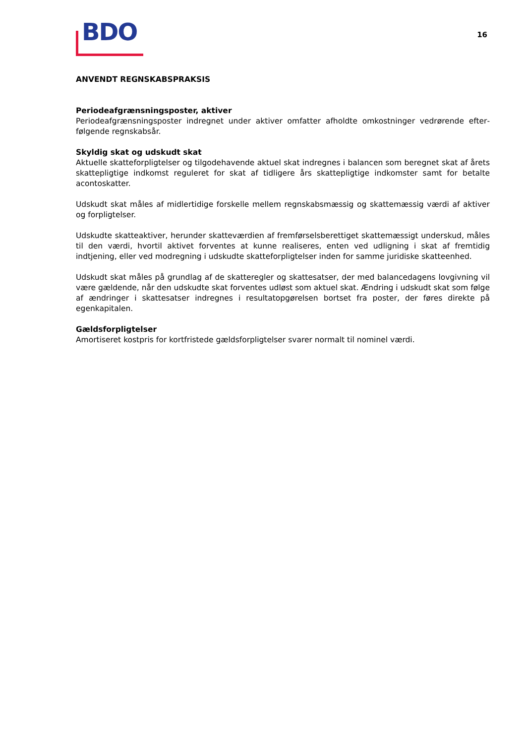BDO
16
ANVENDT REGNSKABSPRAKSIS
Periodeafgrænsningsposter, aktiver
Periodeafgrænsningsposter indregnet under aktiver omfatter afholdte omkostninger vedrørende efter­følgende regnskabsår.
Skyldig skat og udskudt skat
Aktuelle skatteforpligtelser og tilgodehavende aktuel skat indregnes i balancen som beregnet skat af årets skattepligtige indkomst reguleret for skat af tidligere års skattepligtige indkomster samt for betalte acontoskatter.
Udskudt skat måles af midlertidige forskelle mellem regnskabsmæssig og skattemæssig værdi af aktiver og forpligtelser.
Udskudte skatteaktiver, herunder skatteværdien af fremførselsberettiget skattemæssigt underskud, måles til den værdi, hvortil aktivet forventes at kunne realiseres, enten ved udligning i skat af frem­tidig indtjening, eller ved modregning i udskudte skatteforpligtelser inden for samme juridiske skatte­enhed.
Udskudt skat måles på grundlag af de skatteregler og skattesatser, der med balancedagens lovgivning vil være gældende, når den udskudte skat forventes udløst som aktuel skat. Ændring i udskudt skat som følge af ændringer i skattesatser indregnes i resultatopgørelsen bortset fra poster, der føres direkte på egenkapitalen.
Gældsforpligtelser
Amortiseret kostpris for kortfristede gældsforpligtelser svarer normalt til nominel værdi.